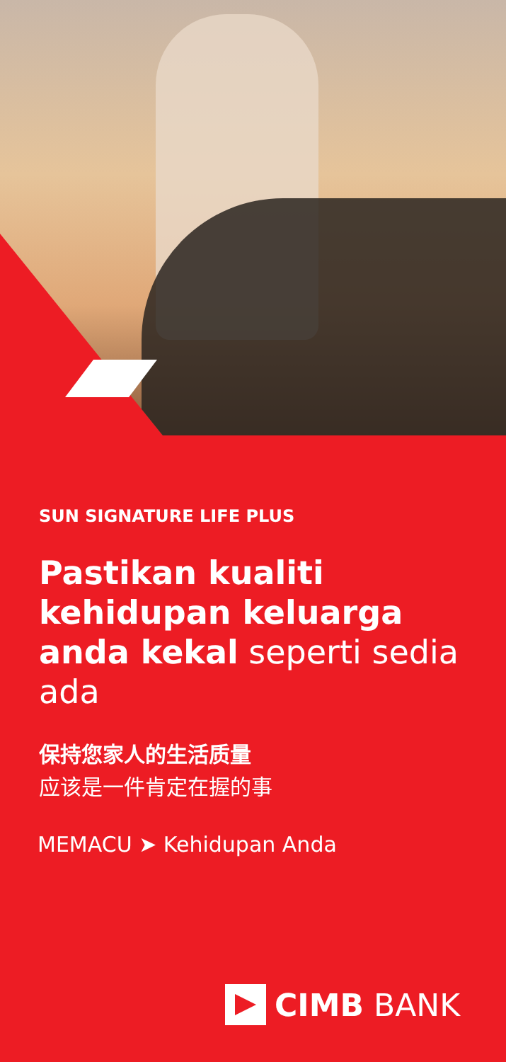SUN SIGNATURE LIFE PLUS
Pastikan kualiti kehidupan keluarga anda kekal seperti sedia ada
保持您家人的生活质量
应该是一件肯定在握的事
MEMACU ➤ Kehidupan Anda
CIMB BANK